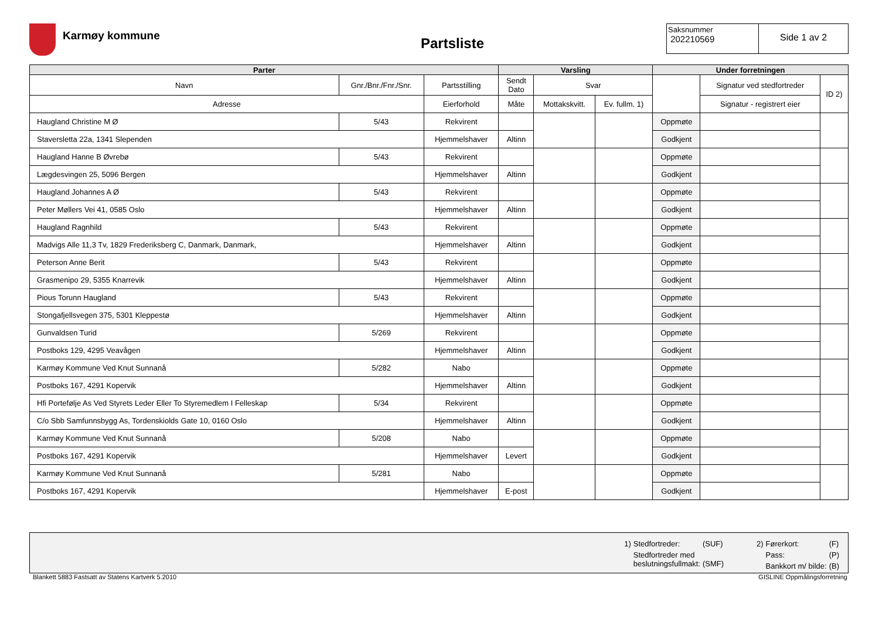Karmøy kommune
Partsliste
Saksnummer
202210569
Side 1 av 2
| Parter | | | Varsling | | | Under forretningen | | |
| --- | --- | --- | --- | --- | --- | --- | --- | --- |
| Navn | Gnr./Bnr./Fnr./Snr. | Partsstilling | Sendt Dato | Svar | | | Signatur ved stedfortreder | ID 2) |
| Adresse | | Eierforhold | Måte | Mottakskvitt. | Ev. fullm. 1) | | Signatur - registrert eier | |
| Haugland Christine M Ø | 5/43 | Rekvirent | | | | Oppmøte | | |
| Staversletta 22a, 1341 Slependen | | Hjemmelshaver | Altinn | | | Godkjent | | |
| Haugland Hanne B Øvrebø | 5/43 | Rekvirent | | | | Oppmøte | | |
| Lægdesvingen 25, 5096 Bergen | | Hjemmelshaver | Altinn | | | Godkjent | | |
| Haugland Johannes A Ø | 5/43 | Rekvirent | | | | Oppmøte | | |
| Peter Møllers Vei 41, 0585 Oslo | | Hjemmelshaver | Altinn | | | Godkjent | | |
| Haugland Ragnhild | 5/43 | Rekvirent | | | | Oppmøte | | |
| Madvigs Alle 11,3 Tv, 1829 Frederiksberg C, Danmark, Danmark, | | Hjemmelshaver | Altinn | | | Godkjent | | |
| Peterson Anne Berit | 5/43 | Rekvirent | | | | Oppmøte | | |
| Grasmenipo 29, 5355 Knarrevik | | Hjemmelshaver | Altinn | | | Godkjent | | |
| Pious Torunn Haugland | 5/43 | Rekvirent | | | | Oppmøte | | |
| Stongafjellsvegen 375, 5301 Kleppestø | | Hjemmelshaver | Altinn | | | Godkjent | | |
| Gunvaldsen Turid | 5/269 | Rekvirent | | | | Oppmøte | | |
| Postboks 129, 4295 Veavågen | | Hjemmelshaver | Altinn | | | Godkjent | | |
| Karmøy Kommune Ved Knut Sunnanå | 5/282 | Nabo | | | | Oppmøte | | |
| Postboks 167, 4291 Kopervik | | Hjemmelshaver | Altinn | | | Godkjent | | |
| Hfi Portefølje As Ved Styrets Leder Eller To Styremedlem I Felleskap | 5/34 | Rekvirent | | | | Oppmøte | | |
| C/o Sbb Samfunnsbygg As, Tordenskiolds Gate 10, 0160 Oslo | | Hjemmelshaver | Altinn | | | Godkjent | | |
| Karmøy Kommune Ved Knut Sunnanå | 5/208 | Nabo | | | | Oppmøte | | |
| Postboks 167, 4291 Kopervik | | Hjemmelshaver | Levert | | | Godkjent | | |
| Karmøy Kommune Ved Knut Sunnanå | 5/281 | Nabo | | | | Oppmøte | | |
| Postboks 167, 4291 Kopervik | | Hjemmelshaver | E-post | | | Godkjent | | |
| 1) | Stedfortreder: | (SUF) |
| | Stedfortreder med beslutningsfullmakt: | (SMF) |
| 2) | Førerkort: | (F) |
| | Pass: | (P) |
| | Bankkort m/ bilde: | (B) |
Blankett 5883 Fastsatt av Statens Kartverk 5.2010 GISLINE Oppmålingsforretning